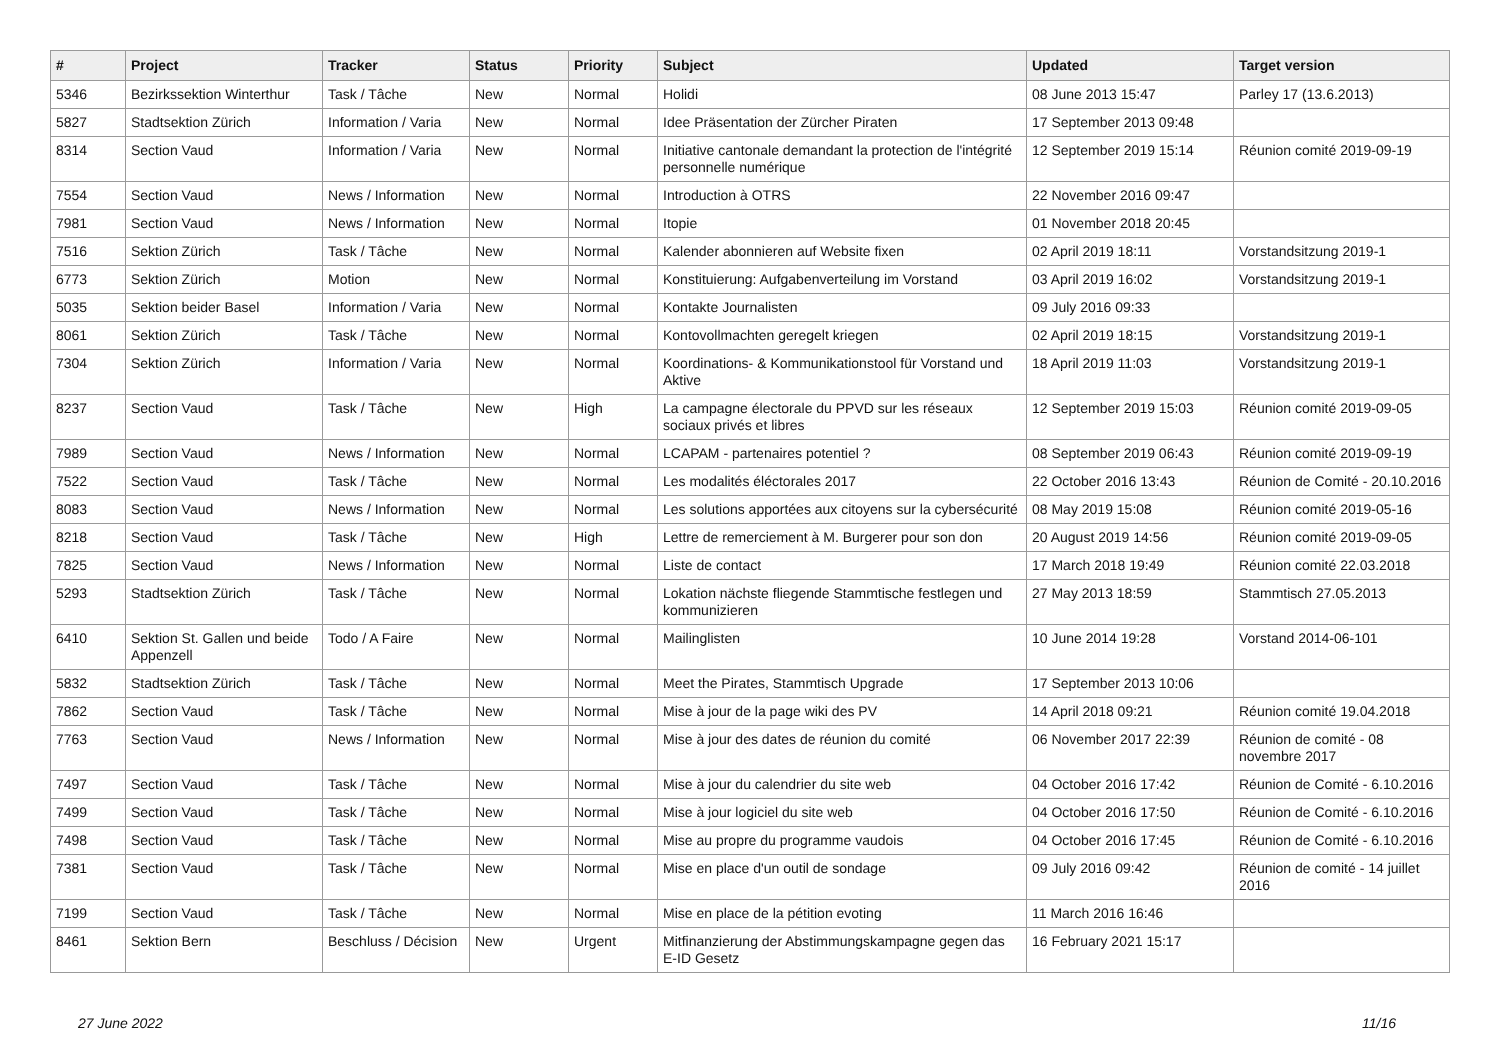| # | Project | Tracker | Status | Priority | Subject | Updated | Target version |
| --- | --- | --- | --- | --- | --- | --- | --- |
| 5346 | Bezirkssektion Winterthur | Task / Tâche | New | Normal | Holidi | 08 June 2013 15:47 | Parley 17 (13.6.2013) |
| 5827 | Stadtsektion Zürich | Information / Varia | New | Normal | Idee Präsentation der Zürcher Piraten | 17 September 2013 09:48 | |
| 8314 | Section Vaud | Information / Varia | New | Normal | Initiative cantonale demandant la protection de l'intégrité personnelle numérique | 12 September 2019 15:14 | Réunion comité 2019-09-19 |
| 7554 | Section Vaud | News / Information | New | Normal | Introduction à OTRS | 22 November 2016 09:47 | |
| 7981 | Section Vaud | News / Information | New | Normal | Itopie | 01 November 2018 20:45 | |
| 7516 | Sektion Zürich | Task / Tâche | New | Normal | Kalender abonnieren auf Website fixen | 02 April 2019 18:11 | Vorstandsitzung 2019-1 |
| 6773 | Sektion Zürich | Motion | New | Normal | Konstituierung: Aufgabenverteilung im Vorstand | 03 April 2019 16:02 | Vorstandsitzung 2019-1 |
| 5035 | Sektion beider Basel | Information / Varia | New | Normal | Kontakte Journalisten | 09 July 2016 09:33 | |
| 8061 | Sektion Zürich | Task / Tâche | New | Normal | Kontovollmachten geregelt kriegen | 02 April 2019 18:15 | Vorstandsitzung 2019-1 |
| 7304 | Sektion Zürich | Information / Varia | New | Normal | Koordinations- & Kommunikationstool für Vorstand und Aktive | 18 April 2019 11:03 | Vorstandsitzung 2019-1 |
| 8237 | Section Vaud | Task / Tâche | New | High | La campagne électorale du PPVD sur les réseaux sociaux privés et libres | 12 September 2019 15:03 | Réunion comité 2019-09-05 |
| 7989 | Section Vaud | News / Information | New | Normal | LCAPAM - partenaires potentiel ? | 08 September 2019 06:43 | Réunion comité 2019-09-19 |
| 7522 | Section Vaud | Task / Tâche | New | Normal | Les modalités éléctorales 2017 | 22 October 2016 13:43 | Réunion de Comité - 20.10.2016 |
| 8083 | Section Vaud | News / Information | New | Normal | Les solutions apportées aux citoyens sur la cybersécurité | 08 May 2019 15:08 | Réunion comité 2019-05-16 |
| 8218 | Section Vaud | Task / Tâche | New | High | Lettre de remerciement à M. Burgerer pour son don | 20 August 2019 14:56 | Réunion comité 2019-09-05 |
| 7825 | Section Vaud | News / Information | New | Normal | Liste de contact | 17 March 2018 19:49 | Réunion comité 22.03.2018 |
| 5293 | Stadtsektion Zürich | Task / Tâche | New | Normal | Lokation nächste fliegende Stammtische festlegen und kommunizieren | 27 May 2013 18:59 | Stammtisch 27.05.2013 |
| 6410 | Sektion St. Gallen und beide Appenzell | Todo / A Faire | New | Normal | Mailinglisten | 10 June 2014 19:28 | Vorstand 2014-06-101 |
| 5832 | Stadtsektion Zürich | Task / Tâche | New | Normal | Meet the Pirates, Stammtisch Upgrade | 17 September 2013 10:06 | |
| 7862 | Section Vaud | Task / Tâche | New | Normal | Mise à jour de la page wiki des PV | 14 April 2018 09:21 | Réunion comité 19.04.2018 |
| 7763 | Section Vaud | News / Information | New | Normal | Mise à jour des dates de réunion du comité | 06 November 2017 22:39 | Réunion de comité - 08 novembre 2017 |
| 7497 | Section Vaud | Task / Tâche | New | Normal | Mise à jour du calendrier du site web | 04 October 2016 17:42 | Réunion de Comité - 6.10.2016 |
| 7499 | Section Vaud | Task / Tâche | New | Normal | Mise à jour logiciel du site web | 04 October 2016 17:50 | Réunion de Comité - 6.10.2016 |
| 7498 | Section Vaud | Task / Tâche | New | Normal | Mise au propre du programme vaudois | 04 October 2016 17:45 | Réunion de Comité - 6.10.2016 |
| 7381 | Section Vaud | Task / Tâche | New | Normal | Mise en place d'un outil de sondage | 09 July 2016 09:42 | Réunion de comité - 14 juillet 2016 |
| 7199 | Section Vaud | Task / Tâche | New | Normal | Mise en place de la pétition evoting | 11 March 2016 16:46 | |
| 8461 | Sektion Bern | Beschluss / Décision | New | Urgent | Mitfinanzierung der Abstimmungskampagne gegen das E-ID Gesetz | 16 February 2021 15:17 | |
27 June 2022 11/16